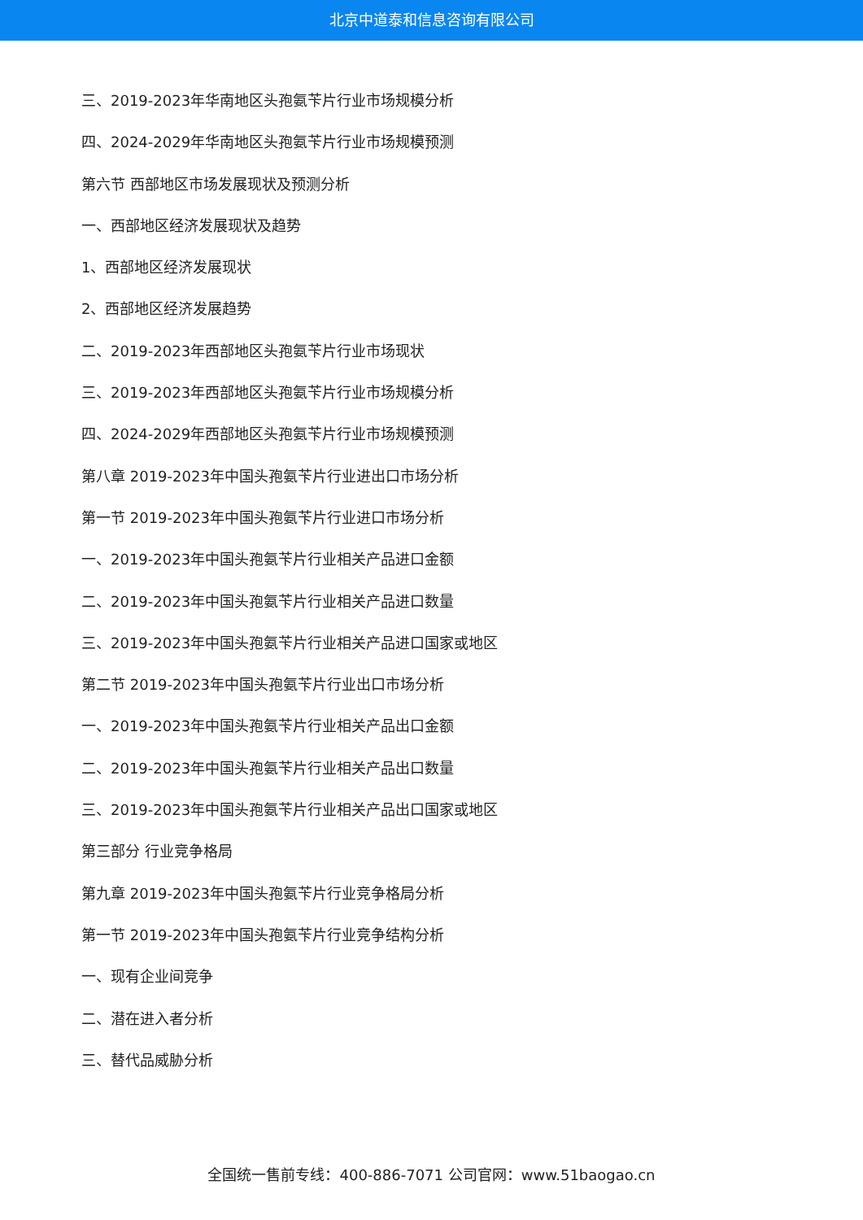北京中道泰和信息咨询有限公司
三、2019-2023年华南地区头孢氨苄片行业市场规模分析
四、2024-2029年华南地区头孢氨苄片行业市场规模预测
第六节 西部地区市场发展现状及预测分析
一、西部地区经济发展现状及趋势
1、西部地区经济发展现状
2、西部地区经济发展趋势
二、2019-2023年西部地区头孢氨苄片行业市场现状
三、2019-2023年西部地区头孢氨苄片行业市场规模分析
四、2024-2029年西部地区头孢氨苄片行业市场规模预测
第八章 2019-2023年中国头孢氨苄片行业进出口市场分析
第一节 2019-2023年中国头孢氨苄片行业进口市场分析
一、2019-2023年中国头孢氨苄片行业相关产品进口金额
二、2019-2023年中国头孢氨苄片行业相关产品进口数量
三、2019-2023年中国头孢氨苄片行业相关产品进口国家或地区
第二节 2019-2023年中国头孢氨苄片行业出口市场分析
一、2019-2023年中国头孢氨苄片行业相关产品出口金额
二、2019-2023年中国头孢氨苄片行业相关产品出口数量
三、2019-2023年中国头孢氨苄片行业相关产品出口国家或地区
第三部分 行业竞争格局
第九章 2019-2023年中国头孢氨苄片行业竞争格局分析
第一节 2019-2023年中国头孢氨苄片行业竞争结构分析
一、现有企业间竞争
二、潜在进入者分析
三、替代品威胁分析
全国统一售前专线：400-886-7071 公司官网：www.51baogao.cn